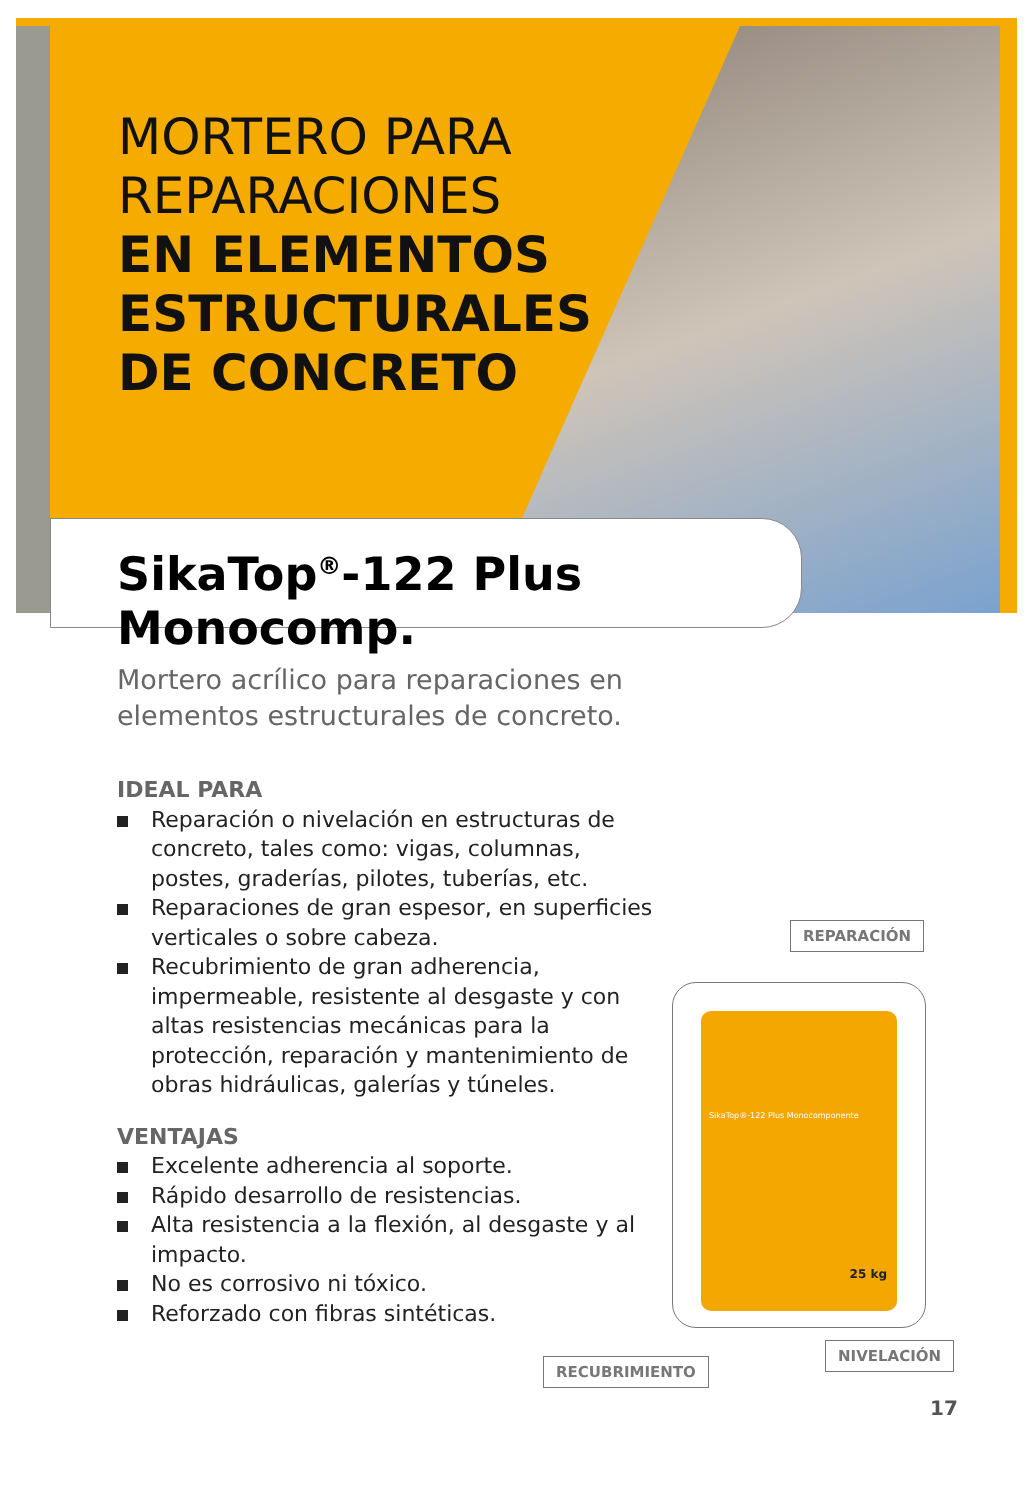MORTERO PARA
REPARACIONES
EN ELEMENTOS
ESTRUCTURALES
DE CONCRETO
SikaTop<sup>®</sup>-122 Plus Monocomp.
Mortero acrílico para reparaciones en elementos estructurales de concreto.
IDEAL PARA
Reparación o nivelación en estructuras de concreto, tales como: vigas, columnas, postes, graderías, pilotes, tuberías, etc.
Reparaciones de gran espesor, en superficies verticales o sobre cabeza.
Recubrimiento de gran adherencia, impermeable, resistente al desgaste y con altas resistencias mecánicas para la protección, reparación y mantenimiento de obras hidráulicas, galerías y túneles.
VENTAJAS
Excelente adherencia al soporte.
Rápido desarrollo de resistencias.
Alta resistencia a la flexión, al desgaste y al impacto.
No es corrosivo ni tóxico.
Reforzado con fibras sintéticas.
REPARACIÓN
SikaTop®-122 Plus Monocomponente
25 kg
RECUBRIMIENTO
NIVELACIÓN
17